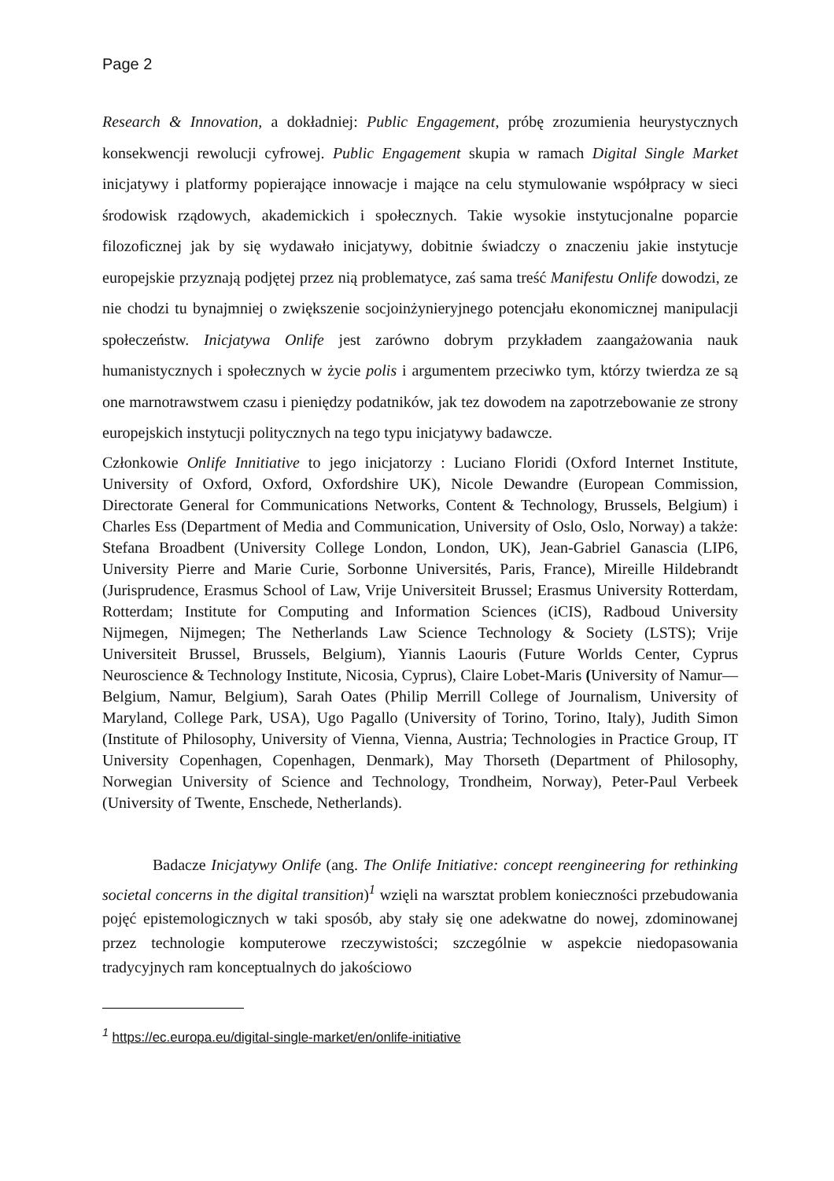Page 2
Research & Innovation, a dokładniej: Public Engagement, próbę zrozumienia heurystycznych konsekwencji rewolucji cyfrowej. Public Engagement skupia w ramach Digital Single Market inicjatywy i platformy popierające innowacje i mające na celu stymulowanie współpracy w sieci środowisk rządowych, akademickich i społecznych. Takie wysokie instytucjonalne poparcie filozoficznej jak by się wydawało inicjatywy, dobitnie świadczy o znaczeniu jakie instytucje europejskie przyznają podjętej przez nią problematyce, zaś sama treść Manifestu Onlife dowodzi, ze nie chodzi tu bynajmniej o zwiększenie socjoinżynieryjnego potencjału ekonomicznej manipulacji społeczeństw. Inicjatywa Onlife jest zarówno dobrym przykładem zaangażowania nauk humanistycznych i społecznych w życie polis i argumentem przeciwko tym, którzy twierdza ze są one marnotrawstwem czasu i pieniędzy podatników, jak tez dowodem na zapotrzebowanie ze strony europejskich instytucji politycznych na tego typu inicjatywy badawcze.
Członkowie Onlife Innitiative to jego inicjatorzy : Luciano Floridi (Oxford Internet Institute, University of Oxford, Oxford, Oxfordshire UK), Nicole Dewandre (European Commission, Directorate General for Communications Networks, Content & Technology, Brussels, Belgium) i Charles Ess (Department of Media and Communication, University of Oslo, Oslo, Norway) a także: Stefana Broadbent (University College London, London, UK), Jean-Gabriel Ganascia (LIP6, University Pierre and Marie Curie, Sorbonne Universités, Paris, France), Mireille Hildebrandt (Jurisprudence, Erasmus School of Law, Vrije Universiteit Brussel; Erasmus University Rotterdam, Rotterdam; Institute for Computing and Information Sciences (iCIS), Radboud University Nijmegen, Nijmegen; The Netherlands Law Science Technology & Society (LSTS); Vrije Universiteit Brussel, Brussels, Belgium), Yiannis Laouris (Future Worlds Center, Cyprus Neuroscience & Technology Institute, Nicosia, Cyprus), Claire Lobet-Maris (University of Namur—Belgium, Namur, Belgium), Sarah Oates (Philip Merrill College of Journalism, University of Maryland, College Park, USA), Ugo Pagallo (University of Torino, Torino, Italy), Judith Simon (Institute of Philosophy, University of Vienna, Vienna, Austria; Technologies in Practice Group, IT University Copenhagen, Copenhagen, Denmark), May Thorseth (Department of Philosophy, Norwegian University of Science and Technology, Trondheim, Norway), Peter-Paul Verbeek (University of Twente, Enschede, Netherlands).
Badacze Inicjatywy Onlife (ang. The Onlife Initiative: concept reengineering for rethinking societal concerns in the digital transition)<sup>1</sup> wzięli na warsztat problem konieczności przebudowania pojęć epistemologicznych w taki sposób, aby stały się one adekwatne do nowej, zdominowanej przez technologie komputerowe rzeczywistości; szczególnie w aspekcie niedopasowania tradycyjnych ram konceptualnych do jakościowo
<sup>1</sup> https://ec.europa.eu/digital-single-market/en/onlife-initiative